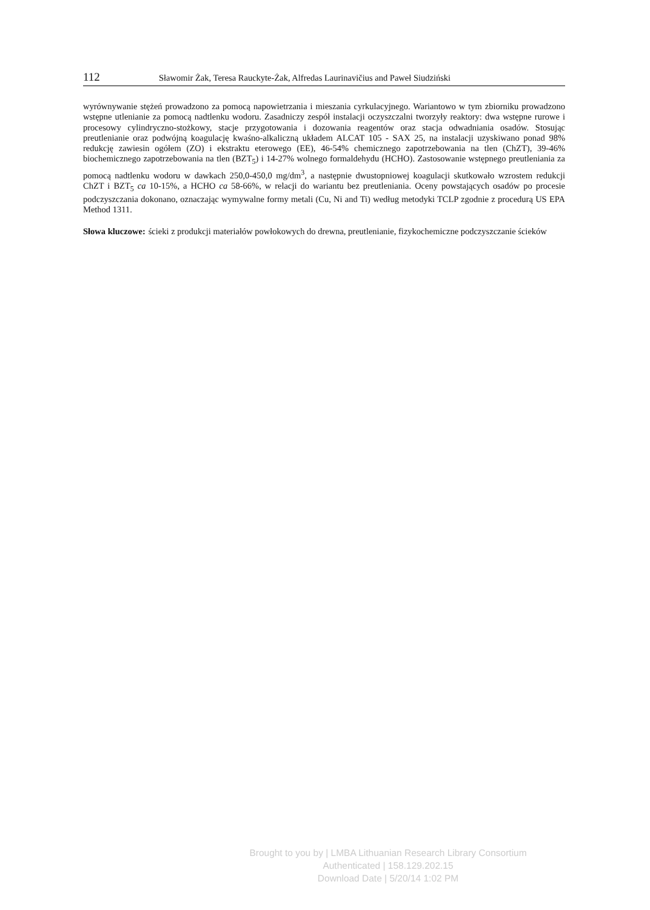112 Sławomir Żak, Teresa Rauckyte-Żak, Alfredas Laurinavičius and Paweł Siudziński
wyrównywanie stężeń prowadzono za pomocą napowietrzania i mieszania cyrkulacyjnego. Wariantowo w tym zbiorniku prowadzono wstępne utlenianie za pomocą nadtlenku wodoru. Zasadniczy zespół instalacji oczyszczalni tworzyły reaktory: dwa wstępne rurowe i procesowy cylindryczno-stożkowy, stacje przygotowania i dozowania reagentów oraz stacja odwadniania osadów. Stosując preutlenianie oraz podwójną koagulację kwaśno-alkaliczną układem ALCAT 105 - SAX 25, na instalacji uzyskiwano ponad 98% redukcję zawiesin ogółem (ZO) i ekstraktu eterowego (EE), 46-54% chemicznego zapotrzebowania na tlen (ChZT), 39-46% biochemicznego zapotrzebowania na tlen (BZT<sub>5</sub>) i 14-27% wolnego formaldehydu (HCHO). Zastosowanie wstępnego preutleniania za pomocą nadtlenku wodoru w dawkach 250,0-450,0 mg/dm<sup>3</sup>, a następnie dwustopniowej koagulacji skutkowało wzrostem redukcji ChZT i BZT<sub>5</sub> ca 10-15%, a HCHO ca 58-66%, w relacji do wariantu bez preutleniania. Oceny powstających osadów po procesie podczyszczania dokonano, oznaczając wymywalne formy metali (Cu, Ni and Ti) według metodyki TCLP zgodnie z procedurą US EPA Method 1311.
Słowa kluczowe: ścieki z produkcji materiałów powłokowych do drewna, preutlenianie, fizykochemiczne podczyszczanie ścieków
Brought to you by | LMBA Lithuanian Research Library Consortium
Authenticated | 158.129.202.15
Download Date | 5/20/14 1:02 PM